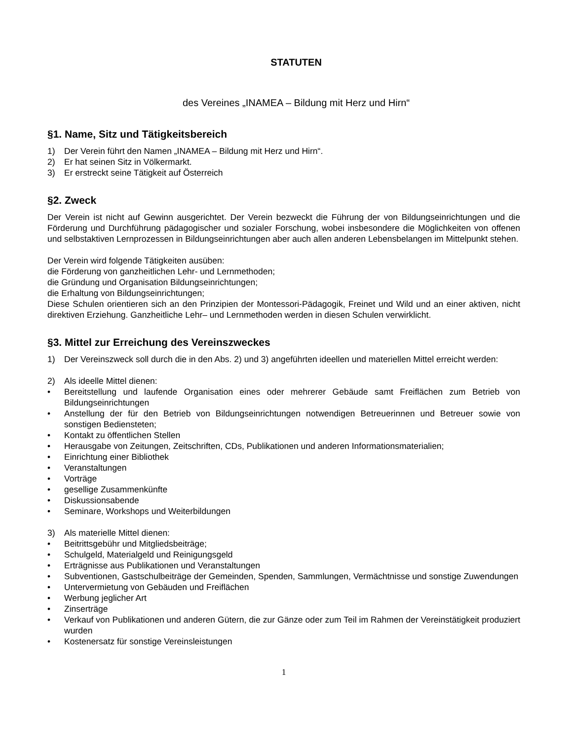STATUTEN
des Vereines „INAMEA – Bildung mit Herz und Hirn“
§1. Name, Sitz und Tätigkeitsbereich
1) Der Verein führt den Namen „INAMEA – Bildung mit Herz und Hirn“.
2) Er hat seinen Sitz in Völkermarkt.
3) Er erstreckt seine Tätigkeit auf Österreich
§2. Zweck
Der Verein ist nicht auf Gewinn ausgerichtet. Der Verein bezweckt die Führung der von Bildungseinrichtungen und die Förderung und Durchführung pädagogischer und sozialer Forschung, wobei insbesondere die Möglichkeiten von offenen und selbstaktiven Lernprozessen in Bildungseinrichtungen aber auch allen anderen Lebensbelangen im Mittelpunkt stehen.
Der Verein wird folgende Tätigkeiten ausüben:
die Förderung von ganzheitlichen Lehr- und Lernmethoden;
die Gründung und Organisation Bildungseinrichtungen;
die Erhaltung von Bildungseinrichtungen;
Diese Schulen orientieren sich an den Prinzipien der Montessori-Pädagogik, Freinet und Wild und an einer aktiven, nicht direktiven Erziehung. Ganzheitliche Lehr– und Lernmethoden werden in diesen Schulen verwirklicht.
§3. Mittel zur Erreichung des Vereinszweckes
1) Der Vereinszweck soll durch die in den Abs. 2) und 3) angeführten ideellen und materiellen Mittel erreicht werden:
2) Als ideelle Mittel dienen:
• Bereitstellung und laufende Organisation eines oder mehrerer Gebäude samt Freiflächen zum Betrieb von Bildungseinrichtungen
• Anstellung der für den Betrieb von Bildungseinrichtungen notwendigen Betreuerinnen und Betreuer sowie von sonstigen Bediensteten;
• Kontakt zu öffentlichen Stellen
• Herausgabe von Zeitungen, Zeitschriften, CDs, Publikationen und anderen Informationsmaterialien;
• Einrichtung einer Bibliothek
• Veranstaltungen
• Vorträge
• gesellige Zusammenkünfte
• Diskussionsabende
• Seminare, Workshops und Weiterbildungen
3) Als materielle Mittel dienen:
• Beitrittsgebühr und Mitgliedsbeiträge;
• Schulgeld, Materialgeld und Reinigungsgeld
• Erträgnisse aus Publikationen und Veranstaltungen
• Subventionen, Gastschulbeiträge der Gemeinden, Spenden, Sammlungen, Vermächtnisse und sonstige Zuwendungen
• Untervermietung von Gebäuden und Freiflächen
• Werbung jeglicher Art
• Zinserträge
• Verkauf von Publikationen und anderen Gütern, die zur Gänze oder zum Teil im Rahmen der Vereinstätigkeit produziert wurden
• Kostenersatz für sonstige Vereinsleistungen
1